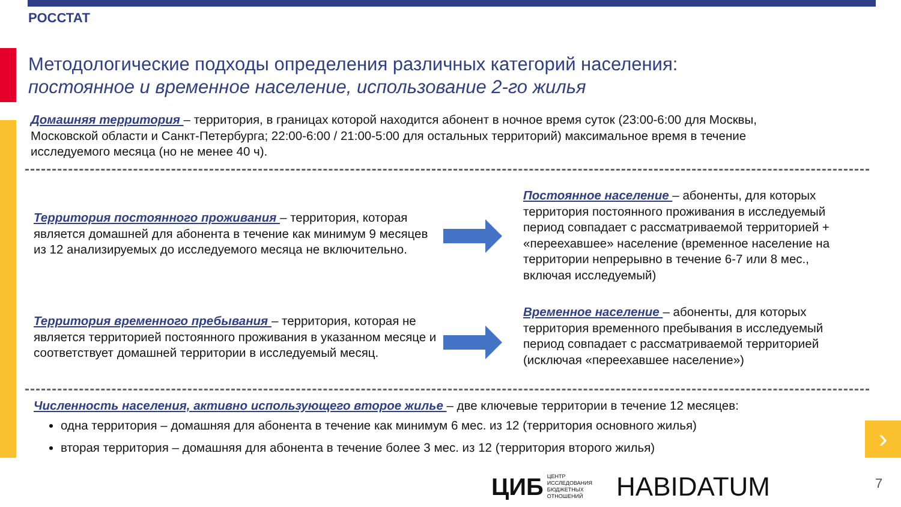РОССТАТ
Методологические подходы определения различных категорий населения:
постоянное и временное население, использование 2-го жилья
Домашняя территория – территория, в границах которой находится абонент в ночное время суток (23:00-6:00 для Москвы, Московской области и Санкт-Петербурга; 22:00-6:00 / 21:00-5:00 для остальных территорий) максимальное время в течение исследуемого месяца (но не менее 40 ч).
Территория постоянного проживания – территория, которая является домашней для абонента в течение как минимум 9 месяцев из 12 анализируемых до исследуемого месяца не включительно.
Постоянное население – абоненты, для которых территория постоянного проживания в исследуемый период совпадает с рассматриваемой территорией + «переехавшее» население (временное население на территории непрерывно в течение 6-7 или 8 мес., включая исследуемый)
Территория временного пребывания – территория, которая не является территорией постоянного проживания в указанном месяце и соответствует домашней территории в исследуемый месяц.
Временное население – абоненты, для которых территория временного пребывания в исследуемый период совпадает с рассматриваемой территорией (исключая «переехавшее население»)
Численность населения, активно использующего второе жилье – две ключевые территории в течение 12 месяцев:
одна территория – домашняя для абонента в течение как минимум 6 мес. из 12 (территория основного жилья)
вторая территория – домашняя для абонента в течение более 3 мес. из 12 (территория второго жилья)
›
ЦИБ ЦЕНТР
ИССЛЕДОВАНИЯ
БЮДЖЕТНЫХ
ОТНОШЕНИЙ
HABIDATUM
7